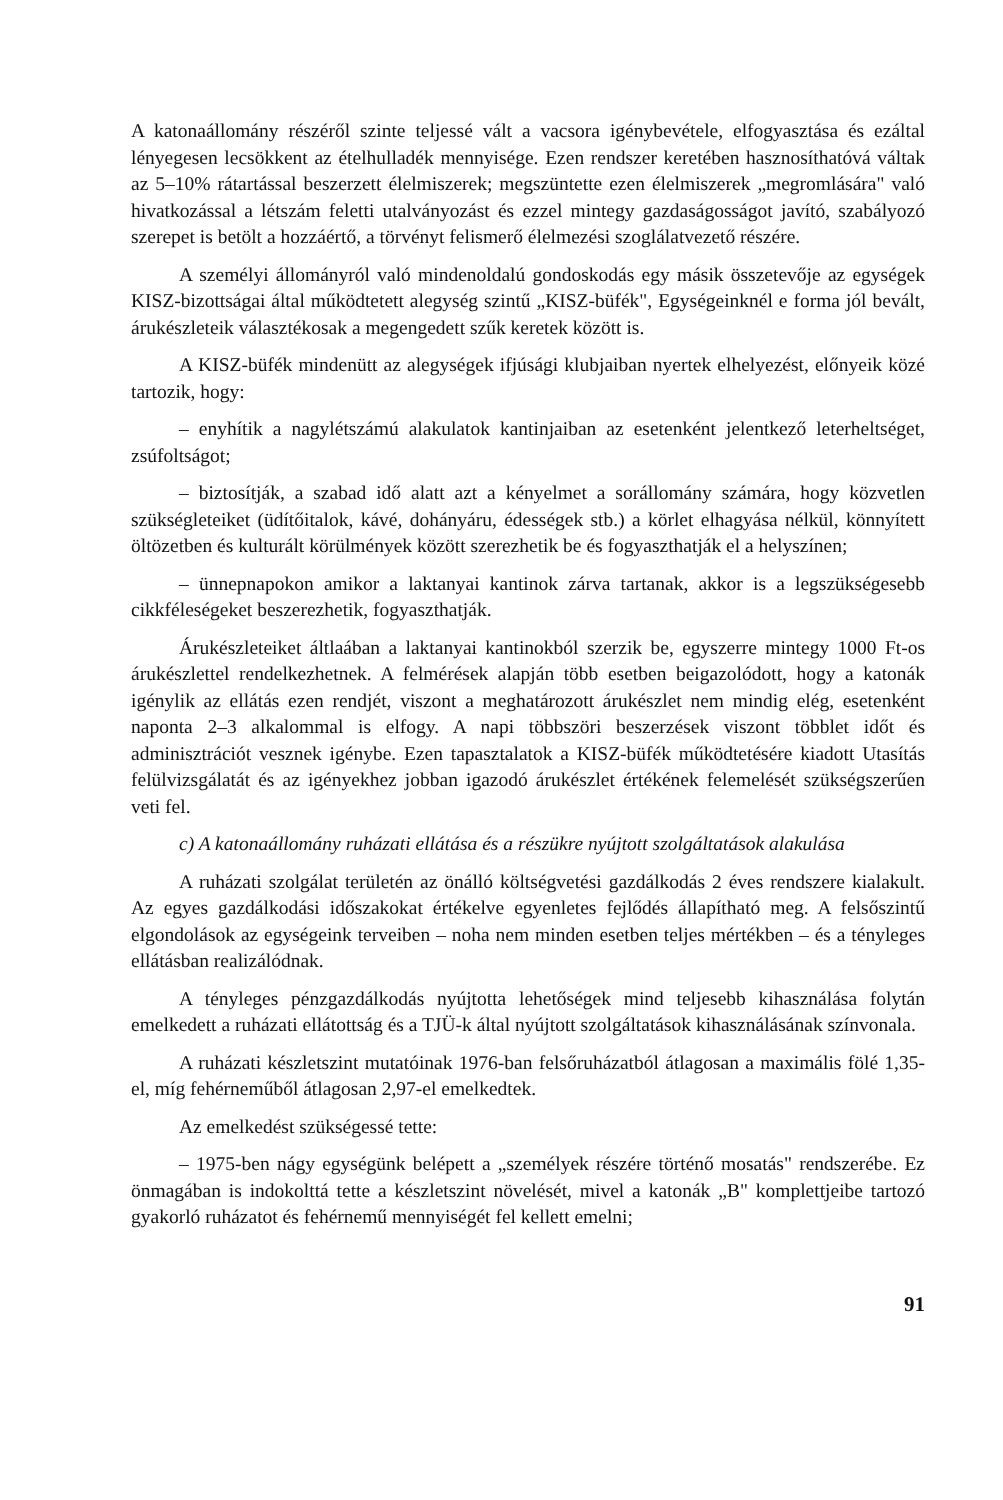A katonaállomány részéről szinte teljessé vált a vacsora igénybevétele, elfogyasztása és ezáltal lényegesen lecsökkent az ételhulladék mennyisége. Ezen rendszer keretében hasznosíthatóvá váltak az 5–10% rátartással beszerzett élelmiszerek; megszüntette ezen élelmiszerek „megromlására" való hivatkozással a létszám feletti utalványozást és ezzel mintegy gazdaságosságot javító, szabályozó szerepet is betölt a hozzáértő, a törvényt felismerő élelmezési szoglálatvezető részére.
A személyi állományról való mindenoldalú gondoskodás egy másik összetevője az egységek KISZ-bizottságai által működtetett alegység szintű „KISZ-büfék", Egységeinknél e forma jól bevált, árukészleteik választékosak a megengedett szűk keretek között is.
A KISZ-büfék mindenütt az alegységek ifjúsági klubjaiban nyertek elhelyezést, előnyeik közé tartozik, hogy:
– enyhítik a nagylétszámú alakulatok kantinjaiban az esetenként jelentkező leterheltséget, zsúfoltságot;
– biztosítják, a szabad idő alatt azt a kényelmet a sorállomány számára, hogy közvetlen szükségleteiket (üdítőitalok, kávé, dohányáru, édességek stb.) a körlet elhagyása nélkül, könnyített öltözetben és kulturált körülmények között szerezhetik be és fogyaszthatják el a helyszínen;
– ünnepnapokon amikor a laktanyai kantinok zárva tartanak, akkor is a legszükségesebb cikkféleségeket beszerezhetik, fogyaszthatják.
Árukészleteiket áltlaában a laktanyai kantinokból szerzik be, egyszerre mintegy 1000 Ft-os árukészlettel rendelkezhetnek. A felmérések alapján több esetben beigazolódott, hogy a katonák igénylik az ellátás ezen rendjét, viszont a meghatározott árukészlet nem mindig elég, esetenként naponta 2–3 alkalommal is elfogy. A napi többszöri beszerzések viszont többlet időt és adminisztrációt vesznek igénybe. Ezen tapasztalatok a KISZ-büfék működtetésére kiadott Utasítás felülvizsgálatát és az igényekhez jobban igazodó árukészlet értékének felemelését szükségszerűen veti fel.
c) A katonaállomány ruházati ellátása és a részükre nyújtott szolgáltatások alakulása
A ruházati szolgálat területén az önálló költségvetési gazdálkodás 2 éves rendszere kialakult. Az egyes gazdálkodási időszakokat értékelve egyenletes fejlődés állapítható meg. A felsőszintű elgondolások az egységeink terveiben – noha nem minden esetben teljes mértékben – és a tényleges ellátásban realizálódnak.
A tényleges pénzgazdálkodás nyújtotta lehetőségek mind teljesebb kihasználása folytán emelkedett a ruházati ellátottság és a TJÜ-k által nyújtott szolgáltatások kihasználásának színvonala.
A ruházati készletszint mutatóinak 1976-ban felsőruházatból átlagosan a maximális fölé 1,35-el, míg fehérneműből átlagosan 2,97-el emelkedtek.
Az emelkedést szükségessé tette:
– 1975-ben nágy egységünk belépett a „személyek részére történő mosatás" rendszerébe. Ez önmagában is indokolttá tette a készletszint növelését, mivel a katonák „B" komplettjeibe tartozó gyakorló ruházatot és fehérnemű mennyiségét fel kellett emelni;
91